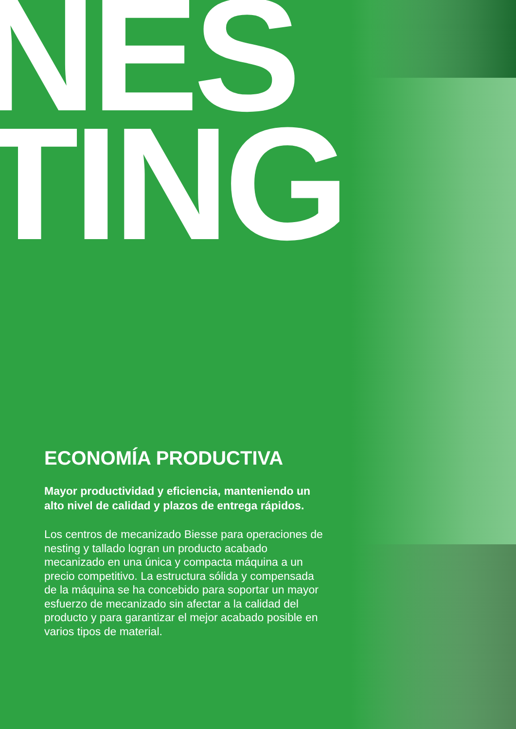NES
TING
ECONOMÍA PRODUCTIVA
Mayor productividad y eficiencia, manteniendo un alto nivel de calidad y plazos de entrega rápidos.
Los centros de mecanizado Biesse para operaciones de nesting y tallado logran un producto acabado mecanizado en una única y compacta máquina a un precio competitivo. La estructura sólida y compensada de la máquina se ha concebido para soportar un mayor esfuerzo de mecanizado sin afectar a la calidad del producto y para garantizar el mejor acabado posible en varios tipos de material.